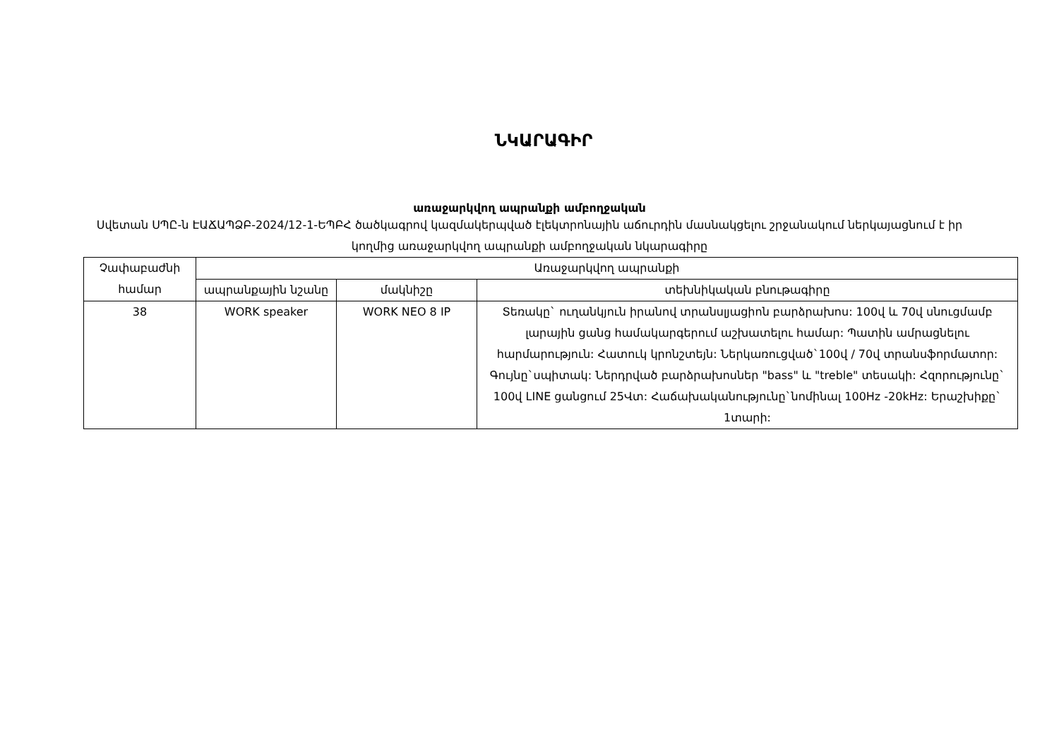ՆԿԱՐԱԳԻՐ
առաջարկվող ապրանքի ամբողջական
Սվետան ՍՊԸ-ն ԷԱՃԱՊՁԲ-2024/12-1-ԵՊԲՀ ծածկագրով կազմակերպված էլեկտրոնային աճուրդին մասնակցելու շրջանակում ներկայացնում է իր կողմից առաջարկվող ապրանքի ամբողջական նկարագիրը
| Չափաբաժնի համար | Առաջարկվող ապրանքի | | |
| --- | --- | --- | --- |
| | ապրանքային նշանը | մակնիշը | տեխնիկական բնութագիրը |
| 38 | WORK speaker | WORK NEO 8 IP | Տեռակը` ուղանկյուն իրանով տրանսլյացիոն բարձրախոս: 100վ և 70վ սնուցմամբ լարային ցանց համակարգերում աշխատելու համար: Պատին ամրացնելու հարմարություն: Հատուկ կրոնշտեյն: Ներկառուցված`100վ / 70վ տրանսֆորմատոր: Գույնը`սպիտակ: Ներդրված բարձրախոսներ "bass" և "treble" տեսակի: Հզորությունը` 100վ LINE ցանցում 25Վտ: Հաճախականությունը`նոմինալ 100Hz -20kHz: Երաշխիքը` 1տարի: |